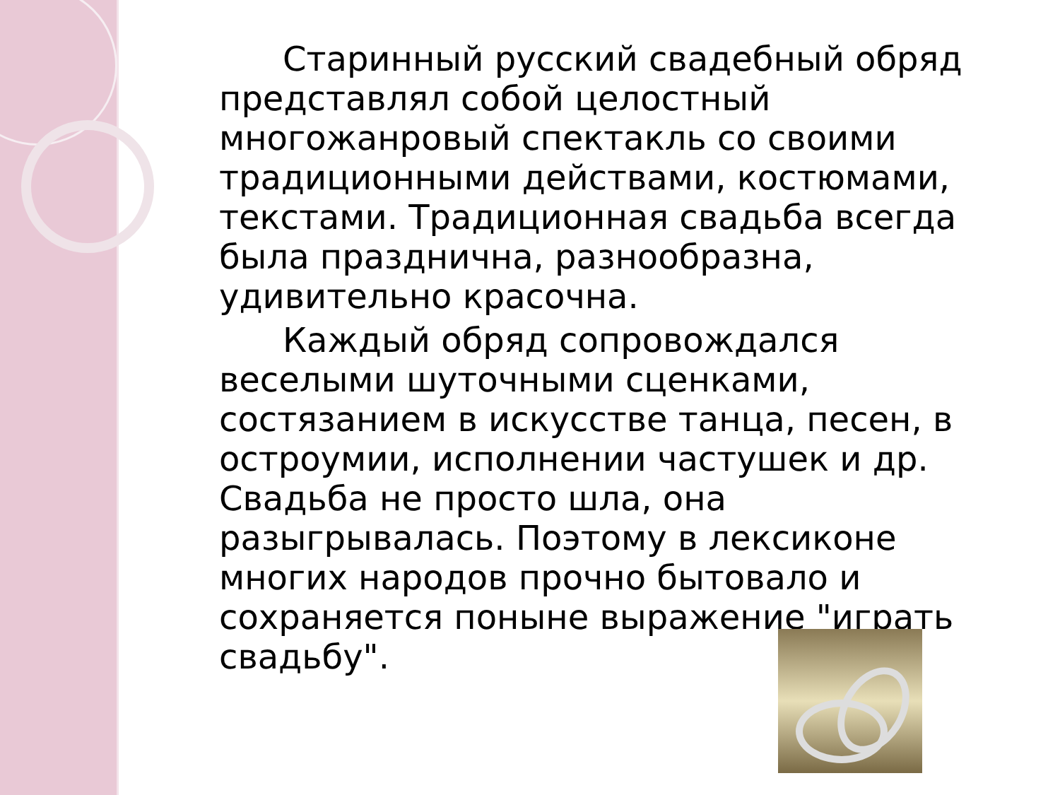Старинный русский свадебный обряд представлял собой целостный многожанровый спектакль со своими традиционными действами, костюмами, текстами. Традиционная свадьба всегда была празднична, разнообразна, удивительно красочна.
Каждый обряд сопровождался веселыми шуточными сценками, состязанием в искусстве танца, песен, в остроумии, исполнении частушек и др. Свадьба не просто шла, она разыгрывалась. Поэтому в лексиконе многих народов прочно бытовало и сохраняется поныне выражение "играть свадьбу".